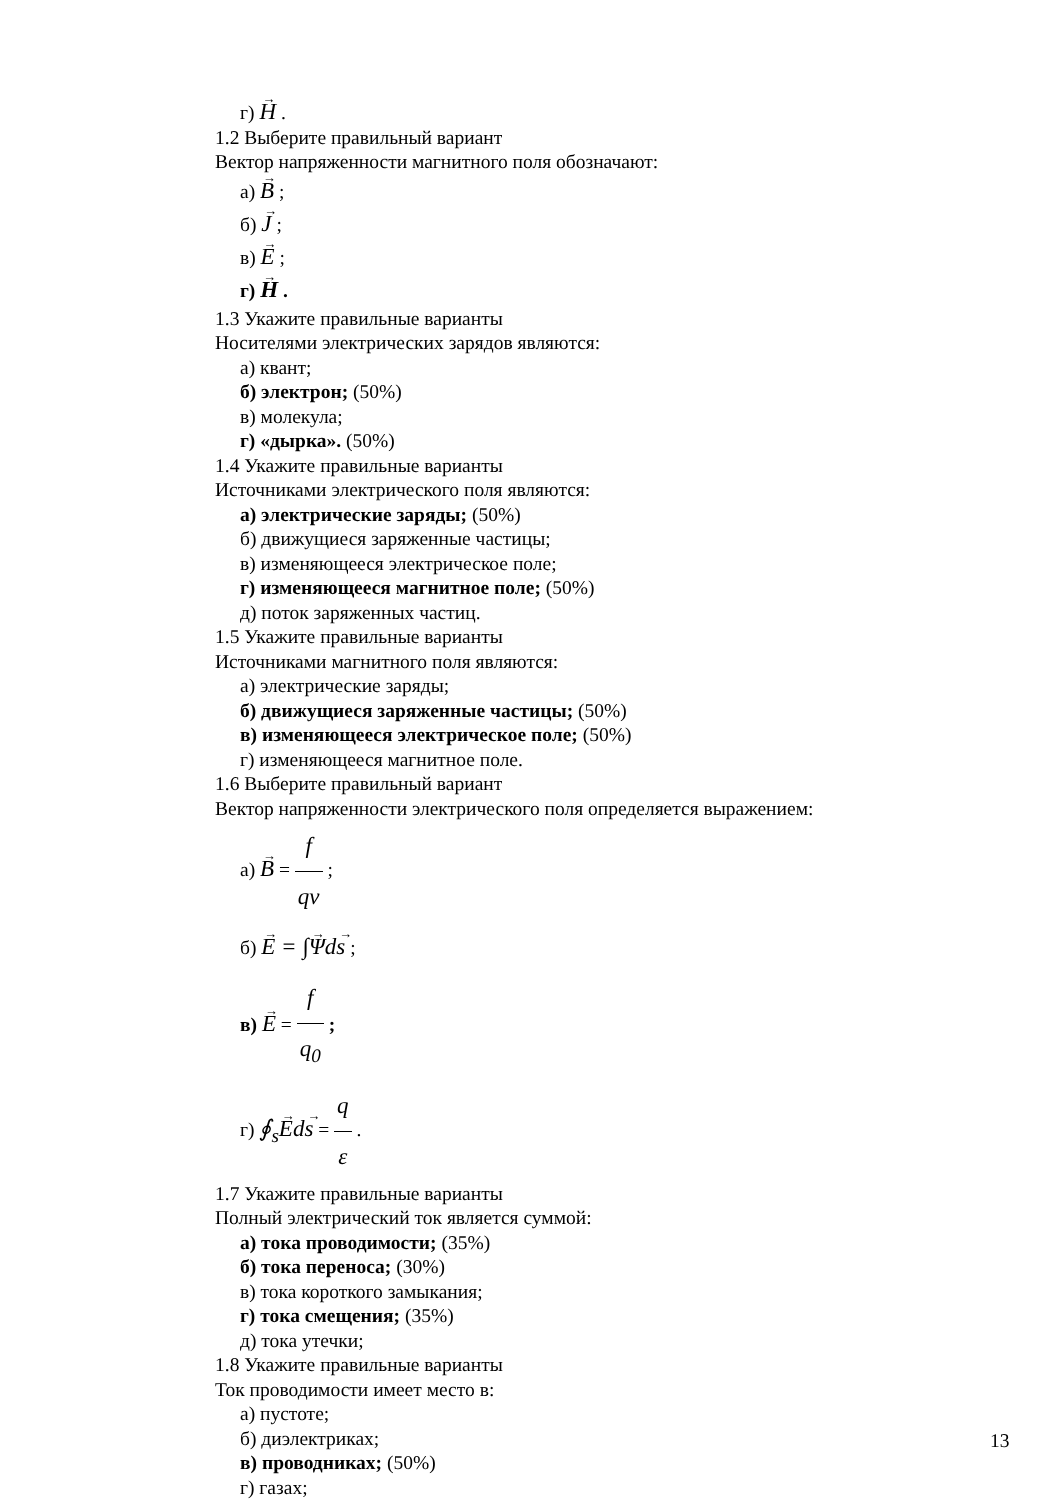г) H .
1.2 Выберите правильный вариант
Вектор напряженности магнитного поля обозначают:
а) B ;
б) J ;
в) E ;
г) H .
1.3 Укажите правильные варианты
Носителями электрических зарядов являются:
а) квант;
б) электрон; (50%)
в) молекула;
г) «дырка». (50%)
1.4 Укажите правильные варианты
Источниками электрического поля являются:
а) электрические заряды; (50%)
б) движущиеся заряженные частицы;
в) изменяющееся электрическое поле;
г) изменяющееся магнитное поле; (50%)
д) поток заряженных частиц.
1.5 Укажите правильные варианты
Источниками магнитного поля являются:
а) электрические заряды;
б) движущиеся заряженные частицы; (50%)
в) изменяющееся электрическое поле; (50%)
г) изменяющееся магнитное поле.
1.6 Выберите правильный вариант
Вектор напряженности электрического поля определяется выражением:
а) B = f qv ;
б) E = ∫Ψds ;
в) E = f q<sub>0</sub> ;
г) ∮<sub>s</sub>Eds = q ε .
1.7 Укажите правильные варианты
Полный электрический ток является суммой:
а) тока проводимости; (35%)
б) тока переноса; (30%)
в) тока короткого замыкания;
г) тока смещения; (35%)
д) тока утечки;
1.8 Укажите правильные варианты
Ток проводимости имеет место в:
а) пустоте;
б) диэлектриках;
в) проводниках; (50%)
г) газах;
13